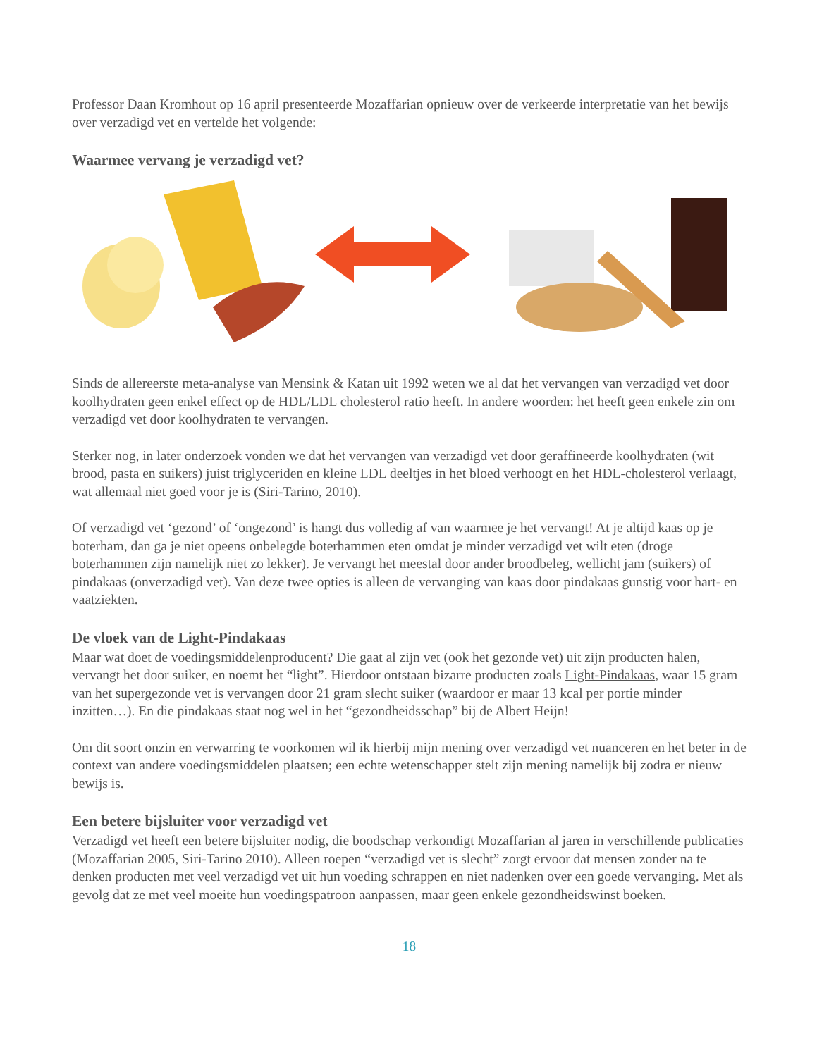Professor Daan Kromhout op 16 april presenteerde Mozaffarian opnieuw over de verkeerde interpretatie van het bewijs over verzadigd vet en vertelde het volgende:
Waarmee vervang je verzadigd vet?
Sinds de allereerste meta-analyse van Mensink & Katan uit 1992 weten we al dat het vervangen van verzadigd vet door koolhydraten geen enkel effect op de HDL/LDL cholesterol ratio heeft. In andere woorden: het heeft geen enkele zin om verzadigd vet door koolhydraten te vervangen.
Sterker nog, in later onderzoek vonden we dat het vervangen van verzadigd vet door geraffineerde koolhydraten (wit brood, pasta en suikers) juist triglyceriden en kleine LDL deeltjes in het bloed verhoogt en het HDL-cholesterol verlaagt, wat allemaal niet goed voor je is (Siri-Tarino, 2010).
Of verzadigd vet ‘gezond’ of ‘ongezond’ is hangt dus volledig af van waarmee je het vervangt! At je altijd kaas op je boterham, dan ga je niet opeens onbelegde boterhammen eten omdat je minder verzadigd vet wilt eten (droge boterhammen zijn namelijk niet zo lekker). Je vervangt het meestal door ander broodbeleg, wellicht jam (suikers) of pindakaas (onverzadigd vet). Van deze twee opties is alleen de vervanging van kaas door pindakaas gunstig voor hart- en vaatziekten.
De vloek van de Light-Pindakaas
Maar wat doet de voedingsmiddelenproducent? Die gaat al zijn vet (ook het gezonde vet) uit zijn producten halen, vervangt het door suiker, en noemt het “light”. Hierdoor ontstaan bizarre producten zoals Light-Pindakaas, waar 15 gram van het supergezonde vet is vervangen door 21 gram slecht suiker (waardoor er maar 13 kcal per portie minder inzitten…). En die pindakaas staat nog wel in het “gezondheidsschap” bij de Albert Heijn!
Om dit soort onzin en verwarring te voorkomen wil ik hierbij mijn mening over verzadigd vet nuanceren en het beter in de context van andere voedingsmiddelen plaatsen; een echte wetenschapper stelt zijn mening namelijk bij zodra er nieuw bewijs is.
Een betere bijsluiter voor verzadigd vet
Verzadigd vet heeft een betere bijsluiter nodig, die boodschap verkondigt Mozaffarian al jaren in verschillende publicaties (Mozaffarian 2005, Siri-Tarino 2010). Alleen roepen “verzadigd vet is slecht” zorgt ervoor dat mensen zonder na te denken producten met veel verzadigd vet uit hun voeding schrappen en niet nadenken over een goede vervanging. Met als gevolg dat ze met veel moeite hun voedingspatroon aanpassen, maar geen enkele gezondheidswinst boeken.
18